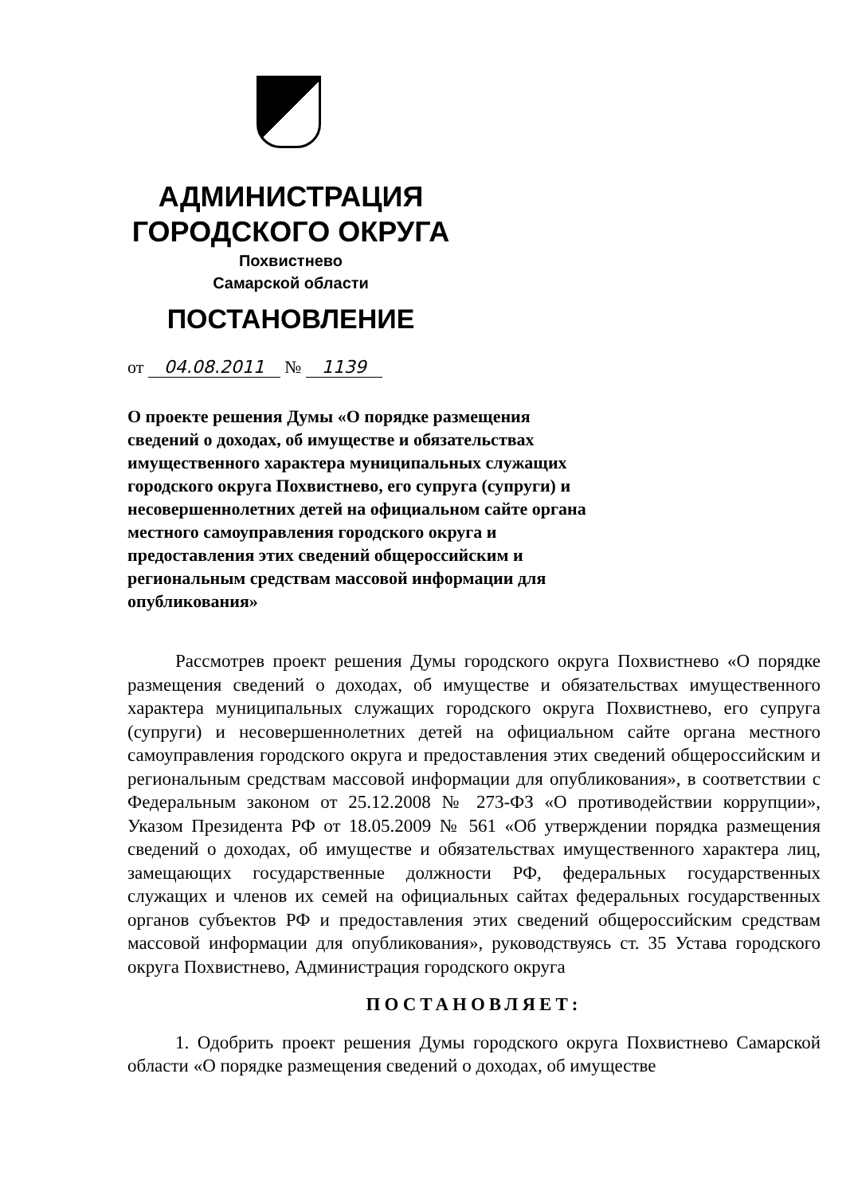АДМИНИСТРАЦИЯ
ГОРОДСКОГО ОКРУГА
Похвистнево
Самарской области
ПОСТАНОВЛЕНИЕ
от 04.08.2011 № 1139
О проекте решения Думы «О порядке размещения сведений о доходах, об имуществе и обязательствах имущественного характера муниципальных служащих городского округа Похвистнево, его супруга (супруги) и несовершеннолетних детей на официальном сайте органа местного самоуправления городского округа и предоставления этих сведений общероссийским и региональным средствам массовой информации для опубликования»
Рассмотрев проект решения Думы городского округа Похвистнево «О порядке размещения сведений о доходах, об имуществе и обязательствах имущественного характера муниципальных служащих городского округа Похвистнево, его супруга (супруги) и несовершеннолетних детей на официальном сайте органа местного самоуправления городского округа и предоставления этих сведений общероссийским и региональным средствам массовой информации для опубликования», в соответствии с Федеральным законом от 25.12.2008 № 273-ФЗ «О противодействии коррупции», Указом Президента РФ от 18.05.2009 № 561 «Об утверждении порядка размещения сведений о доходах, об имуществе и обязательствах имущественного характера лиц, замещающих государственные должности РФ, федеральных государственных служащих и членов их семей на официальных сайтах федеральных государственных органов субъектов РФ и предоставления этих сведений общероссийским средствам массовой информации для опубликования», руководствуясь ст. 35 Устава городского округа Похвистнево, Администрация городского округа
ПОСТАНОВЛЯЕТ:
1. Одобрить проект решения Думы городского округа Похвистнево Самарской области «О порядке размещения сведений о доходах, об имуществе